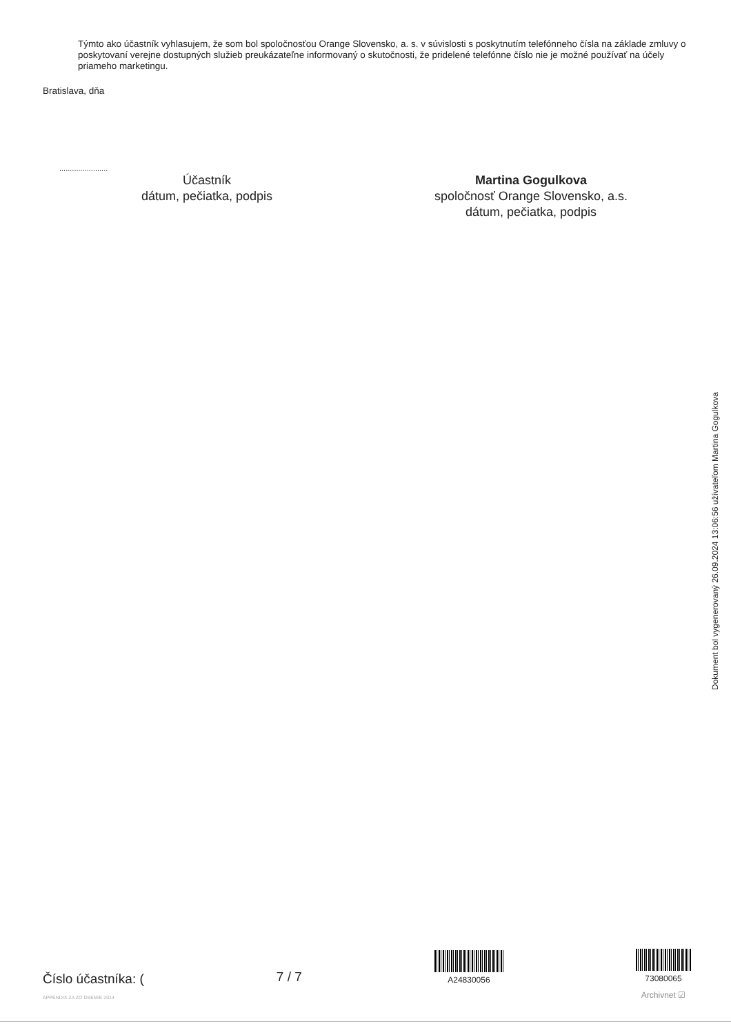Týmto ako účastník vyhlasujem, že som bol spoločnosťou Orange Slovensko, a. s. v súvislosti s poskytnutím telefónneho čísla na základe zmluvy o poskytovaní verejne dostupných služieb preukázateľne informovaný o skutočnosti, že pridelené telefónne číslo nie je možné používať na účely priameho marketingu.
Bratislava, dňa
.......................
Účastník
dátum, pečiatka, podpis
Martina Gogulkova
spoločnosť Orange Slovensko, a.s.
dátum, pečiatka, podpis
Dokument bol vygenerovaný 26.09.2024 13:06:56 užívateľom Martina Gogulkova
Číslo účastníka: (
APPENDIX ZA ZO DSEM/E 2014
7 / 7
A24830056
73080065
Archivnet ☑